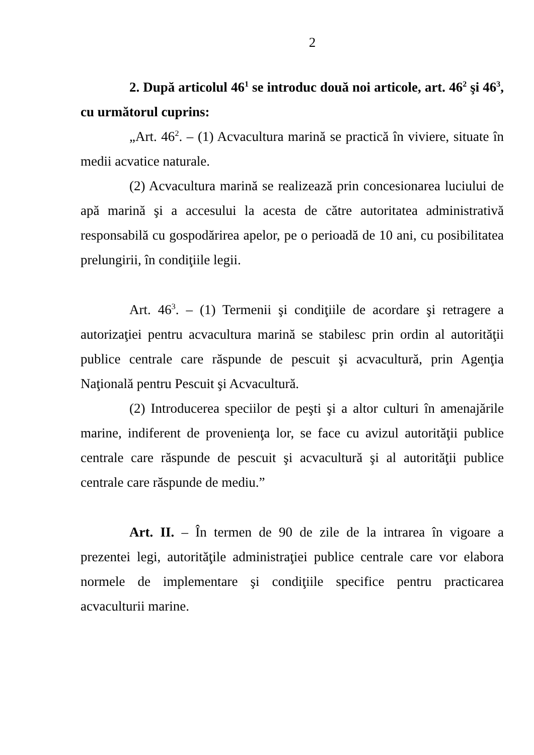2
2. După articolul 46<sup>1</sup> se introduc două noi articole, art. 46<sup>2</sup> şi 46<sup>3</sup>, cu următorul cuprins:
„Art. 46<sup>2</sup>. – (1) Acvacultura marină se practică în viviere, situate în medii acvatice naturale.
(2) Acvacultura marină se realizează prin concesionarea luciului de apă marină şi a accesului la acesta de către autoritatea administrativă responsabilă cu gospodărirea apelor, pe o perioadă de 10 ani, cu posibilitatea prelungirii, în condiţiile legii.
Art. 46<sup>3</sup>. – (1) Termenii şi condiţiile de acordare şi retragere a autorizaţiei pentru acvacultura marină se stabilesc prin ordin al autorităţii publice centrale care răspunde de pescuit şi acvacultură, prin Agenţia Naţională pentru Pescuit şi Acvacultură.
(2) Introducerea speciilor de peşti şi a altor culturi în amenajările marine, indiferent de provenienţa lor, se face cu avizul autorităţii publice centrale care răspunde de pescuit şi acvacultură şi al autorităţii publice centrale care răspunde de mediu.”
Art. II. – În termen de 90 de zile de la intrarea în vigoare a prezentei legi, autorităţile administraţiei publice centrale care vor elabora normele de implementare şi condiţiile specifice pentru practicarea acvaculturii marine.